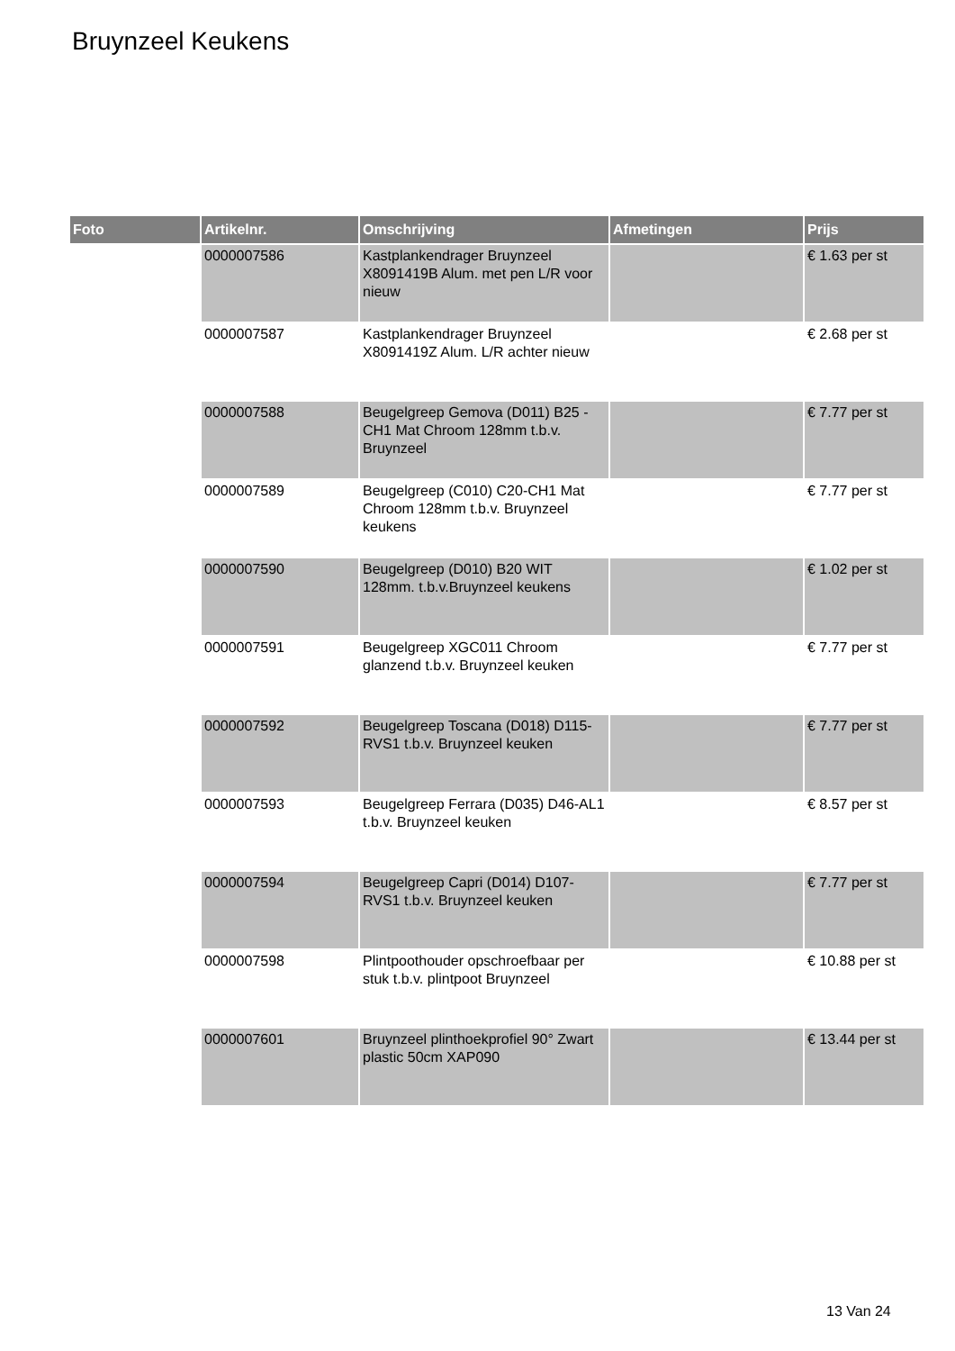Bruynzeel Keukens
| Foto | Artikelnr. | Omschrijving | Afmetingen | Prijs |
| --- | --- | --- | --- | --- |
| | 0000007586 | Kastplankendrager Bruynzeel X8091419B Alum. met pen L/R voor nieuw | | € 1.63 per st |
| | 0000007587 | Kastplankendrager Bruynzeel X8091419Z Alum. L/R achter nieuw | | € 2.68 per st |
| | 0000007588 | Beugelgreep Gemova (D011) B25 -CH1 Mat Chroom 128mm t.b.v. Bruynzeel | | € 7.77 per st |
| | 0000007589 | Beugelgreep (C010) C20-CH1 Mat Chroom 128mm t.b.v. Bruynzeel keukens | | € 7.77 per st |
| | 0000007590 | Beugelgreep (D010) B20 WIT 128mm. t.b.v.Bruynzeel keukens | | € 1.02 per st |
| | 0000007591 | Beugelgreep XGC011 Chroom glanzend t.b.v. Bruynzeel keuken | | € 7.77 per st |
| | 0000007592 | Beugelgreep Toscana (D018) D115-RVS1 t.b.v. Bruynzeel keuken | | € 7.77 per st |
| | 0000007593 | Beugelgreep Ferrara (D035) D46-AL1 t.b.v. Bruynzeel keuken | | € 8.57 per st |
| | 0000007594 | Beugelgreep Capri (D014) D107-RVS1 t.b.v. Bruynzeel keuken | | € 7.77 per st |
| | 0000007598 | Plintpoothouder opschroefbaar per stuk t.b.v. plintpoot Bruynzeel | | € 10.88 per st |
| | 0000007601 | Bruynzeel plinthoekprofiel 90° Zwart plastic 50cm XAP090 | | € 13.44 per st |
13 Van 24